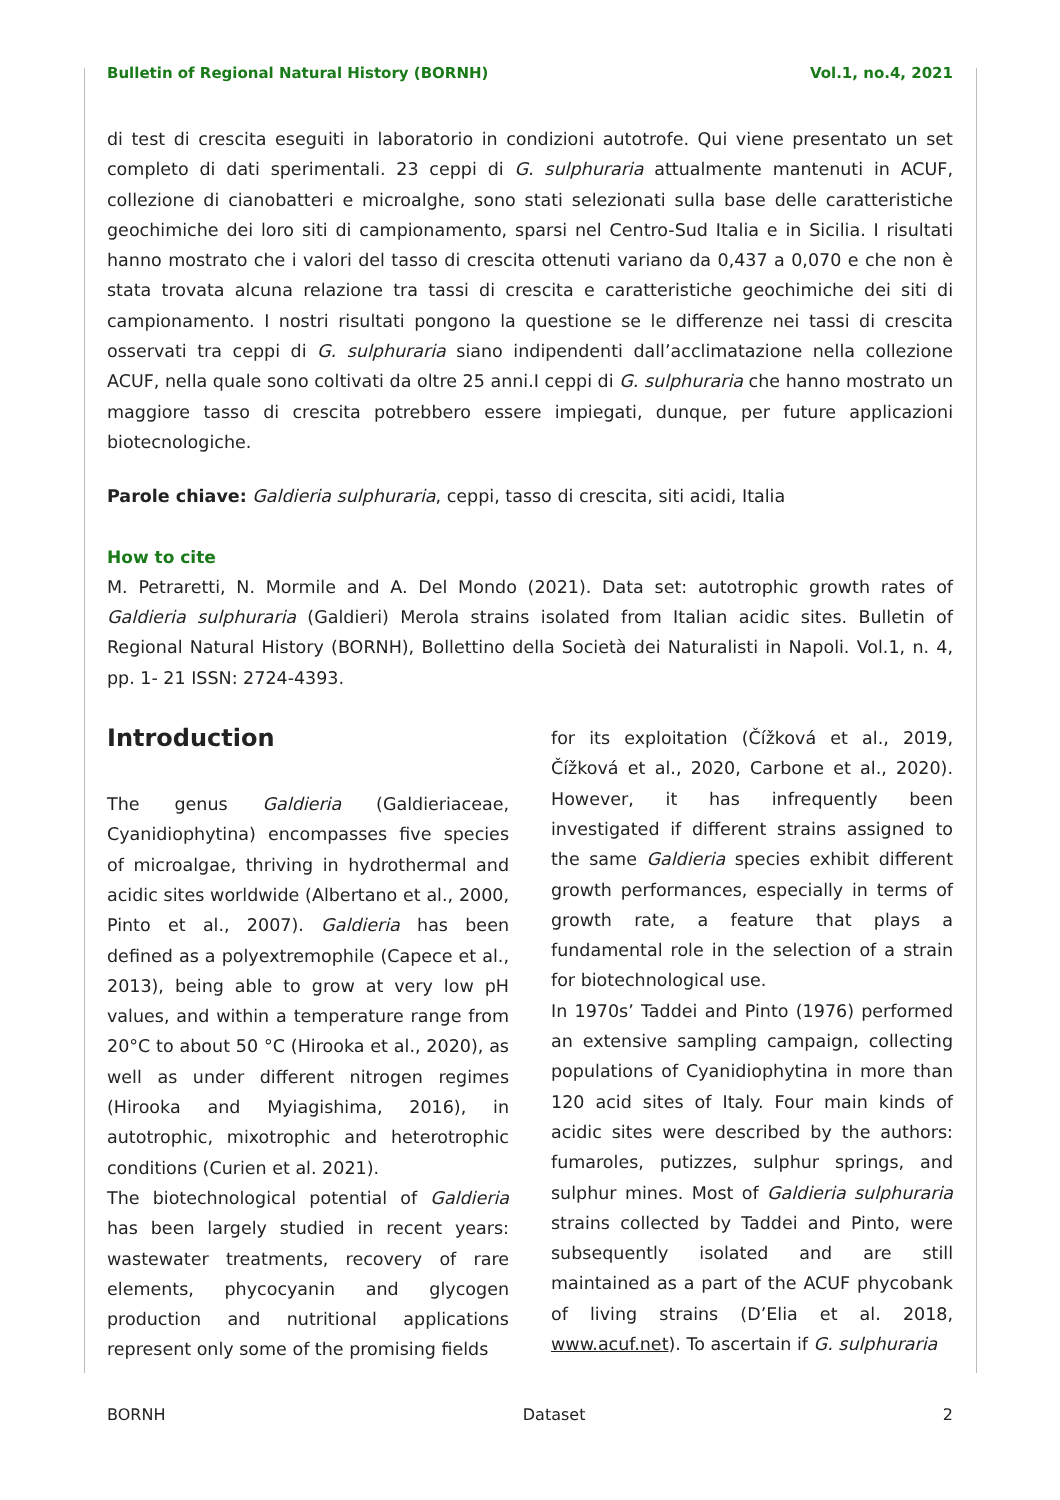Bulletin of Regional Natural History (BORNH) Vol.1, no.4, 2021
di test di crescita eseguiti in laboratorio in condizioni autotrofe. Qui viene presentato un set completo di dati sperimentali. 23 ceppi di G. sulphuraria attualmente mantenuti in ACUF, collezione di cianobatteri e microalghe, sono stati selezionati sulla base delle caratteristiche geochimiche dei loro siti di campionamento, sparsi nel Centro-Sud Italia e in Sicilia. I risultati hanno mostrato che i valori del tasso di crescita ottenuti variano da 0,437 a 0,070 e che non è stata trovata alcuna relazione tra tassi di crescita e caratteristiche geochimiche dei siti di campionamento. I nostri risultati pongono la questione se le differenze nei tassi di crescita osservati tra ceppi di G. sulphuraria siano indipendenti dall’acclimatazione nella collezione ACUF, nella quale sono coltivati da oltre 25 anni.I ceppi di G. sulphuraria che hanno mostrato un maggiore tasso di crescita potrebbero essere impiegati, dunque, per future applicazioni biotecnologiche.
Parole chiave: Galdieria sulphuraria, ceppi, tasso di crescita, siti acidi, Italia
How to cite
M. Petraretti, N. Mormile and A. Del Mondo (2021). Data set: autotrophic growth rates of Galdieria sulphuraria (Galdieri) Merola strains isolated from Italian acidic sites. Bulletin of Regional Natural History (BORNH), Bollettino della Società dei Naturalisti in Napoli. Vol.1, n. 4, pp. 1- 21 ISSN: 2724-4393.
Introduction
The genus Galdieria (Galdieriaceae, Cyanidiophytina) encompasses five species of microalgae, thriving in hydrothermal and acidic sites worldwide (Albertano et al., 2000, Pinto et al., 2007). Galdieria has been defined as a polyextremophile (Capece et al., 2013), being able to grow at very low pH values, and within a temperature range from 20°C to about 50 °C (Hirooka et al., 2020), as well as under different nitrogen regimes (Hirooka and Myiagishima, 2016), in autotrophic, mixotrophic and heterotrophic conditions (Curien et al. 2021).
The biotechnological potential of Galdieria has been largely studied in recent years: wastewater treatments, recovery of rare elements, phycocyanin and glycogen production and nutritional applications represent only some of the promising fields
for its exploitation (Čížková et al., 2019, Čížková et al., 2020, Carbone et al., 2020). However, it has infrequently been investigated if different strains assigned to the same Galdieria species exhibit different growth performances, especially in terms of growth rate, a feature that plays a fundamental role in the selection of a strain for biotechnological use.
In 1970s’ Taddei and Pinto (1976) performed an extensive sampling campaign, collecting populations of Cyanidiophytina in more than 120 acid sites of Italy. Four main kinds of acidic sites were described by the authors: fumaroles, putizzes, sulphur springs, and sulphur mines. Most of Galdieria sulphuraria strains collected by Taddei and Pinto, were subsequently isolated and are still maintained as a part of the ACUF phycobank of living strains (D’Elia et al. 2018, www.acuf.net). To ascertain if G. sulphuraria
BORNH Dataset 2